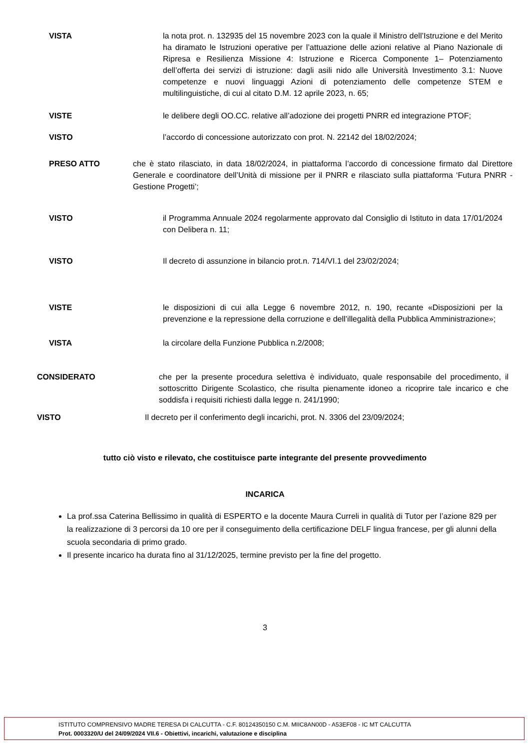VISTA la nota prot. n. 132935 del 15 novembre 2023 con la quale il Ministro dell’Istruzione e del Merito ha diramato le Istruzioni operative per l’attuazione delle azioni relative al Piano Nazionale di Ripresa e Resilienza Missione 4: Istruzione e Ricerca Componente 1– Potenziamento dell’offerta dei servizi di istruzione: dagli asili nido alle Università Investimento 3.1: Nuove competenze e nuovi linguaggi Azioni di potenziamento delle competenze STEM e multilinguistiche, di cui al citato D.M. 12 aprile 2023, n. 65;
VISTE le delibere degli OO.CC. relative all’adozione dei progetti PNRR ed integrazione PTOF;
VISTO l’accordo di concessione autorizzato con prot. N. 22142 del 18/02/2024;
PRESO ATTO che è stato rilasciato, in data 18/02/2024, in piattaforma l’accordo di concessione firmato dal Direttore Generale e coordinatore dell’Unità di missione per il PNRR e rilasciato sulla piattaforma ‘Futura PNRR - Gestione Progetti’;
VISTO il Programma Annuale 2024 regolarmente approvato dal Consiglio di Istituto in data 17/01/2024 con Delibera n. 11;
VISTO Il decreto di assunzione in bilancio prot.n. 714/VI.1 del 23/02/2024;
VISTE le disposizioni di cui alla Legge 6 novembre 2012, n. 190, recante «Disposizioni per la prevenzione e la repressione della corruzione e dell’illegalità della Pubblica Amministrazione»;
VISTA la circolare della Funzione Pubblica n.2/2008;
CONSIDERATO che per la presente procedura selettiva è individuato, quale responsabile del procedimento, il sottoscritto Dirigente Scolastico, che risulta pienamente idoneo a ricoprire tale incarico e che soddisfa i requisiti richiesti dalla legge n. 241/1990;
VISTO Il decreto per il conferimento degli incarichi, prot. N. 3306 del 23/09/2024;
tutto ciò visto e rilevato, che costituisce parte integrante del presente provvedimento
INCARICA
La prof.ssa Caterina Bellissimo in qualità di ESPERTO e la docente Maura Curreli in qualità di Tutor per l’azione 829 per la realizzazione di 3 percorsi da 10 ore per il conseguimento della certificazione DELF lingua francese, per gli alunni della scuola secondaria di primo grado.
Il presente incarico ha durata fino al 31/12/2025, termine previsto per la fine del progetto.
3
ISTITUTO COMPRENSIVO MADRE TERESA DI CALCUTTA - C.F. 80124350150 C.M. MIIC8AN00D - A53EF08 - IC MT CALCUTTA
Prot. 0003320/U del 24/09/2024 VII.6 - Obiettivi, incarichi, valutazione e disciplina